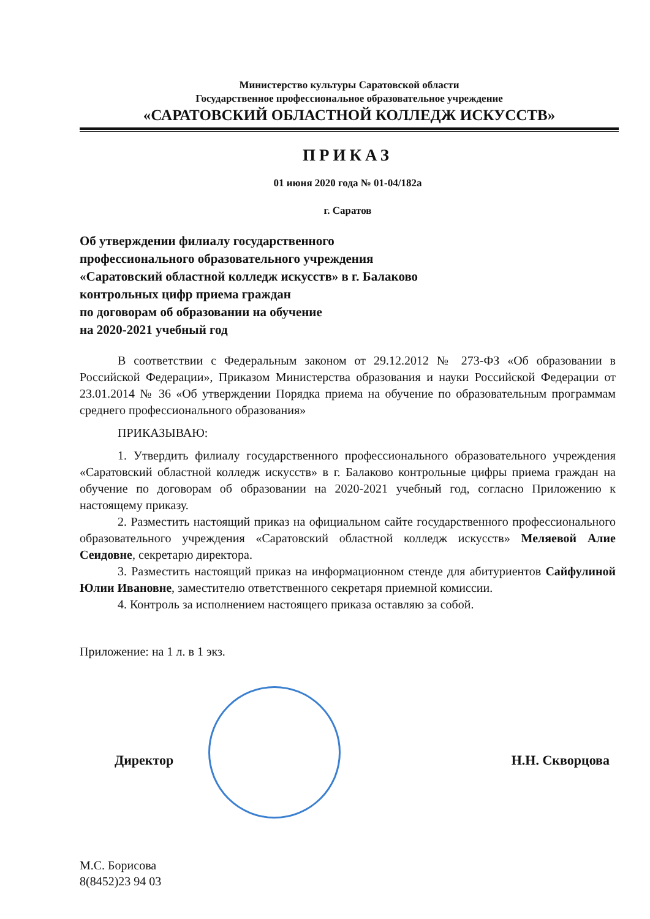Министерство культуры Саратовской области
Государственное профессиональное образовательное учреждение
«САРАТОВСКИЙ ОБЛАСТНОЙ КОЛЛЕДЖ ИСКУССТВ»
ПРИКАЗ
01 июня 2020 года № 01-04/182а
г. Саратов
Об утверждении филиалу государственного
профессионального образовательного учреждения
«Саратовский областной колледж искусств» в г. Балаково
контрольных цифр приема граждан
по договорам об образовании на обучение
на 2020-2021 учебный год
В соответствии с Федеральным законом от 29.12.2012 № 273-ФЗ «Об образовании в Российской Федерации», Приказом Министерства образования и науки Российской Федерации от 23.01.2014 № 36 «Об утверждении Порядка приема на обучение по образовательным программам среднего профессионального образования»
ПРИКАЗЫВАЮ:
1. Утвердить филиалу государственного профессионального образовательного учреждения «Саратовский областной колледж искусств» в г. Балаково контрольные цифры приема граждан на обучение по договорам об образовании на 2020-2021 учебный год, согласно Приложению к настоящему приказу.
2. Разместить настоящий приказ на официальном сайте государственного профессионального образовательного учреждения «Саратовский областной колледж искусств» Меляевой Алие Сеидовне, секретарю директора.
3. Разместить настоящий приказ на информационном стенде для абитуриентов Сайфулиной Юлии Ивановне, заместителю ответственного секретаря приемной комиссии.
4. Контроль за исполнением настоящего приказа оставляю за собой.
Приложение: на 1 л. в 1 экз.
Директор Н.Н. Скворцова
М.С. Борисова
8(8452)23 94 03